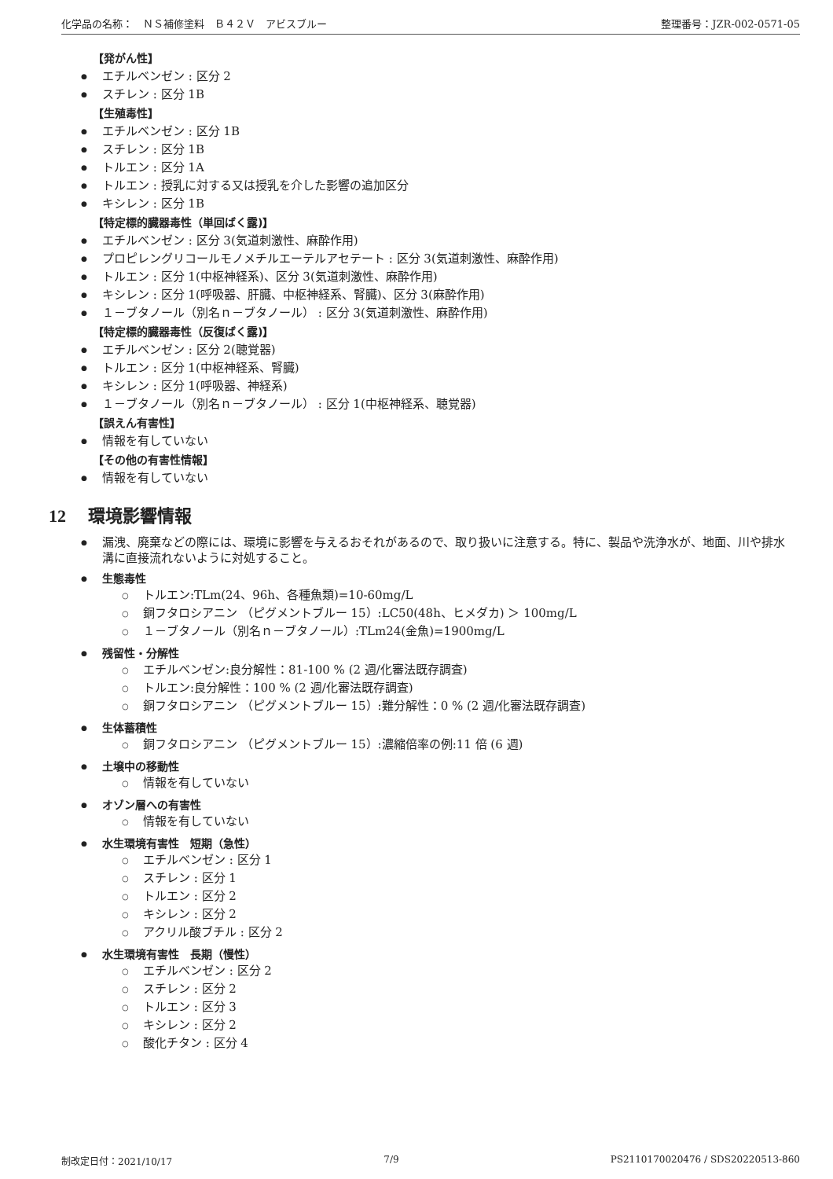化学品の名称：　ＮＳ補修塗料　Ｂ４２Ｖ　アビスブルー 整理番号：JZR-002-0571-05
【発がん性】
エチルベンゼン : 区分 2
スチレン : 区分 1B
【生殖毒性】
エチルベンゼン : 区分 1B
スチレン : 区分 1B
トルエン : 区分 1A
トルエン : 授乳に対する又は授乳を介した影響の追加区分
キシレン : 区分 1B
【特定標的臓器毒性（単回ばく露)】
エチルベンゼン : 区分 3(気道刺激性、麻酔作用)
プロピレングリコールモノメチルエーテルアセテート : 区分 3(気道刺激性、麻酔作用)
トルエン : 区分 1(中枢神経系)、区分 3(気道刺激性、麻酔作用)
キシレン : 区分 1(呼吸器、肝臓、中枢神経系、腎臓)、区分 3(麻酔作用)
１－ブタノール（別名ｎ－ブタノール） : 区分 3(気道刺激性、麻酔作用)
【特定標的臓器毒性（反復ばく露)】
エチルベンゼン : 区分 2(聴覚器)
トルエン : 区分 1(中枢神経系、腎臓)
キシレン : 区分 1(呼吸器、神経系)
１－ブタノール（別名ｎ－ブタノール） : 区分 1(中枢神経系、聴覚器)
【誤えん有害性】
情報を有していない
【その他の有害性情報】
情報を有していない
12 環境影響情報
漏洩、廃棄などの際には、環境に影響を与えるおそれがあるので、取り扱いに注意する。特に、製品や洗浄水が、地面、川や排水溝に直接流れないように対処すること。
生態毒性
トルエン:TLm(24、96h、各種魚類)=10-60mg/L
銅フタロシアニン （ピグメントブルー 15）:LC50(48h、ヒメダカ) ＞ 100mg/L
１－ブタノール（別名ｎ－ブタノール）:TLm24(金魚)=1900mg/L
残留性・分解性
エチルベンゼン:良分解性：81-100 % (2 週/化審法既存調査)
トルエン:良分解性：100 % (2 週/化審法既存調査)
銅フタロシアニン （ピグメントブルー 15）:難分解性：0 % (2 週/化審法既存調査)
生体蓄積性
銅フタロシアニン （ピグメントブルー 15）:濃縮倍率の例:11 倍 (6 週)
土壌中の移動性
情報を有していない
オゾン層への有害性
情報を有していない
水生環境有害性　短期（急性）
エチルベンゼン : 区分 1
スチレン : 区分 1
トルエン : 区分 2
キシレン : 区分 2
アクリル酸ブチル : 区分 2
水生環境有害性　長期（慢性）
エチルベンゼン : 区分 2
スチレン : 区分 2
トルエン : 区分 3
キシレン : 区分 2
酸化チタン : 区分 4
制改定日付：2021/10/17 7/9 PS2110170020476 / SDS20220513-860